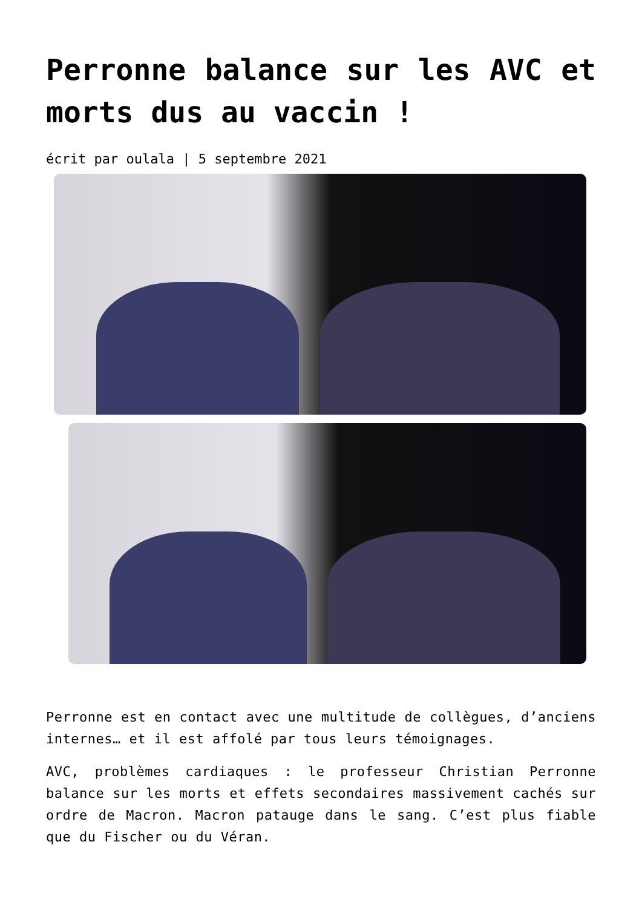Perronne balance sur les AVC et morts dus au vaccin !
écrit par oulala | 5 septembre 2021
Perronne est en contact avec une multitude de collègues, d’anciens internes… et il est affolé par tous leurs témoignages.
AVC, problèmes cardiaques : le professeur Christian Perronne balance sur les morts et effets secondaires massivement cachés sur ordre de Macron. Macron patauge dans le sang. C’est plus fiable que du Fischer ou du Véran.